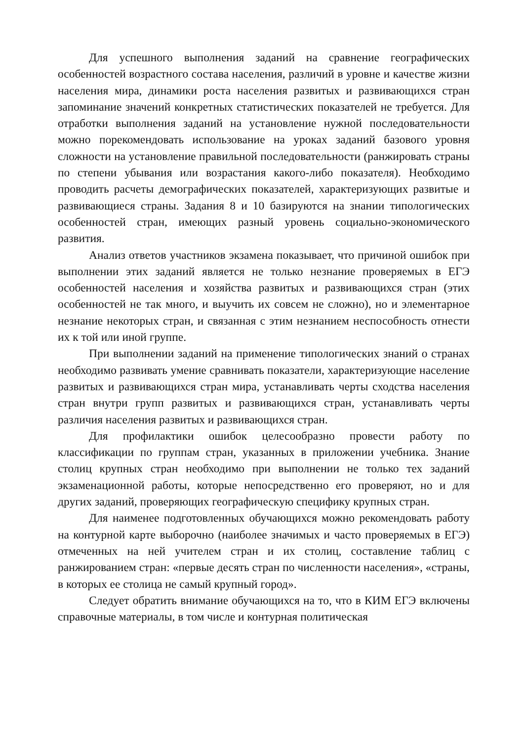Для успешного выполнения заданий на сравнение географических особенностей возрастного состава населения, различий в уровне и качестве жизни населения мира, динамики роста населения развитых и развивающихся стран запоминание значений конкретных статистических показателей не требуется. Для отработки выполнения заданий на установление нужной последовательности можно порекомендовать использование на уроках заданий базового уровня сложности на установление правильной последовательности (ранжировать страны по степени убывания или возрастания какого-либо показателя). Необходимо проводить расчеты демографических показателей, характеризующих развитые и развивающиеся страны. Задания 8 и 10 базируются на знании типологических особенностей стран, имеющих разный уровень социально-экономического развития.
Анализ ответов участников экзамена показывает, что причиной ошибок при выполнении этих заданий является не только незнание проверяемых в ЕГЭ особенностей населения и хозяйства развитых и развивающихся стран (этих особенностей не так много, и выучить их совсем не сложно), но и элементарное незнание некоторых стран, и связанная с этим незнанием неспособность отнести их к той или иной группе.
При выполнении заданий на применение типологических знаний о странах необходимо развивать умение сравнивать показатели, характеризующие население развитых и развивающихся стран мира, устанавливать черты сходства населения стран внутри групп развитых и развивающихся стран, устанавливать черты различия населения развитых и развивающихся стран.
Для профилактики ошибок целесообразно провести работу по классификации по группам стран, указанных в приложении учебника. Знание столиц крупных стран необходимо при выполнении не только тех заданий экзаменационной работы, которые непосредственно его проверяют, но и для других заданий, проверяющих географическую специфику крупных стран.
Для наименее подготовленных обучающихся можно рекомендовать работу на контурной карте выборочно (наиболее значимых и часто проверяемых в ЕГЭ) отмеченных на ней учителем стран и их столиц, составление таблиц с ранжированием стран: «первые десять стран по численности населения», «страны, в которых ее столица не самый крупный город».
Следует обратить внимание обучающихся на то, что в КИМ ЕГЭ включены справочные материалы, в том числе и контурная политическая